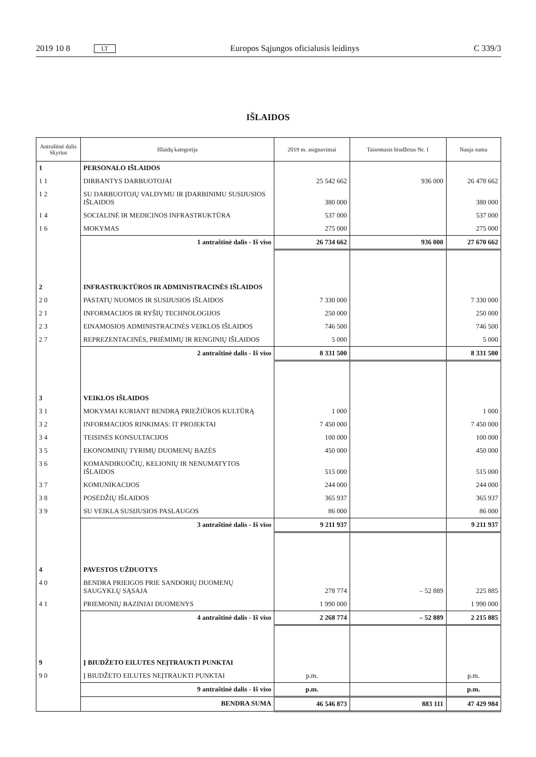2019 10 8 LT Europos Sąjungos oficialusis leidinys C 339/3
IŠLAIDOS
| Antraštinė dalis Skyrius | Išlaidų kategorija | 2019 m. asignavimai | Taisomasis biudžetas Nr. 1 | Nauja suma |
| --- | --- | --- | --- | --- |
| 1 | PERSONALO IŠLAIDOS | | | |
| 1 1 | DIRBANTYS DARBUOTOJAI | 25 542 662 | 936 000 | 26 478 662 |
| 1 2 | SU DARBUOTOJŲ VALDYMU IR ĮDARBINIMU SUSIJUSIOS IŠLAIDOS | 380 000 | | 380 000 |
| 1 4 | SOCIALINĖ IR MEDICINOS INFRASTRUKTŪRA | 537 000 | | 537 000 |
| 1 6 | MOKYMAS | 275 000 | | 275 000 |
| | 1 antraštinė dalis - Iš viso | 26 734 662 | 936 000 | 27 670 662 |
| 2 | INFRASTRUKTŪROS IR ADMINISTRACINĖS IŠLAIDOS | | | |
| 2 0 | PASTATŲ NUOMOS IR SUSIJUSIOS IŠLAIDOS | 7 330 000 | | 7 330 000 |
| 2 1 | INFORMACIJOS IR RYŠIŲ TECHNOLOGIJOS | 250 000 | | 250 000 |
| 2 3 | EINAMOSIOS ADMINISTRACINĖS VEIKLOS IŠLAIDOS | 746 500 | | 746 500 |
| 2 7 | REPREZENTACINĖS, PRIĖMIMŲ IR RENGINIŲ IŠLAIDOS | 5 000 | | 5 000 |
| | 2 antraštinė dalis - Iš viso | 8 331 500 | | 8 331 500 |
| 3 | VEIKLOS IŠLAIDOS | | | |
| 3 1 | MOKYMAI KURIANT BENDRĄ PRIEŽIŪROS KULTŪRĄ | 1 000 | | 1 000 |
| 3 2 | INFORMACIJOS RINKIMAS: IT PROJEKTAI | 7 450 000 | | 7 450 000 |
| 3 4 | TEISINĖS KONSULTACIJOS | 100 000 | | 100 000 |
| 3 5 | EKONOMINIŲ TYRIMŲ DUOMENŲ BAZĖS | 450 000 | | 450 000 |
| 3 6 | KOMANDIRUOČIŲ, KELIONIŲ IR NENUMATYTOS IŠLAIDOS | 515 000 | | 515 000 |
| 3 7 | KOMUNIKACIJOS | 244 000 | | 244 000 |
| 3 8 | POSĖDŽIŲ IŠLAIDOS | 365 937 | | 365 937 |
| 3 9 | SU VEIKLA SUSIJUSIOS PASLAUGOS | 86 000 | | 86 000 |
| | 3 antraštinė dalis - Iš viso | 9 211 937 | | 9 211 937 |
| 4 | PAVESTOS UŽDUOTYS | | | |
| 4 0 | BENDRA PRIEIGOS PRIE SANDORIŲ DUOMENŲ SAUGYKLŲ SĄSAJA | 278 774 | – 52 889 | 225 885 |
| 4 1 | PRIEMONIŲ BAZINIAI DUOMENYS | 1 990 000 | | 1 990 000 |
| | 4 antraštinė dalis - Iš viso | 2 268 774 | – 52 889 | 2 215 885 |
| 9 | Į BIUDŽETO EILUTES NEĮTRAUKTI PUNKTAI | | | |
| 9 0 | Į BIUDŽETO EILUTES NEĮTRAUKTI PUNKTAI | p.m. | | p.m. |
| | 9 antraštinė dalis - Iš viso | p.m. | | p.m. |
| | BENDRA SUMA | 46 546 873 | 883 111 | 47 429 984 |